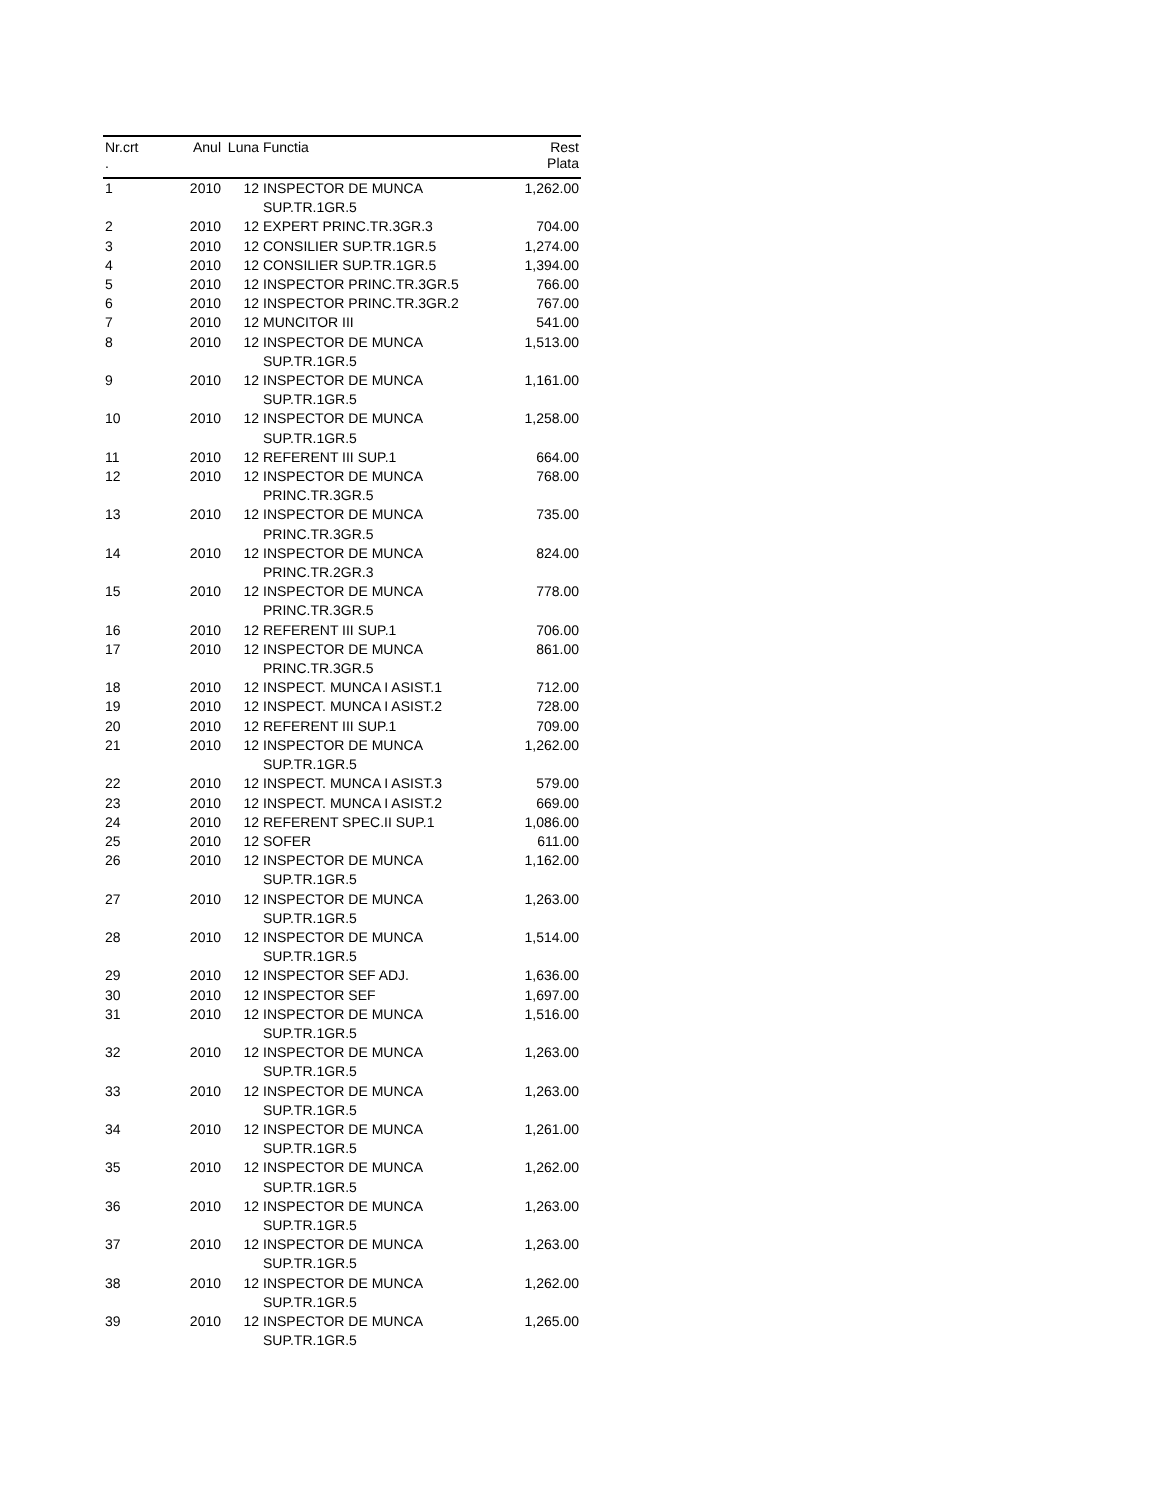| Nr.crt . | Anul | Luna | Functia | Rest Plata |
| --- | --- | --- | --- | --- |
| 1 | 2010 | 12 | INSPECTOR DE MUNCA SUP.TR.1GR.5 | 1,262.00 |
| 2 | 2010 | 12 | EXPERT PRINC.TR.3GR.3 | 704.00 |
| 3 | 2010 | 12 | CONSILIER SUP.TR.1GR.5 | 1,274.00 |
| 4 | 2010 | 12 | CONSILIER SUP.TR.1GR.5 | 1,394.00 |
| 5 | 2010 | 12 | INSPECTOR PRINC.TR.3GR.5 | 766.00 |
| 6 | 2010 | 12 | INSPECTOR PRINC.TR.3GR.2 | 767.00 |
| 7 | 2010 | 12 | MUNCITOR III | 541.00 |
| 8 | 2010 | 12 | INSPECTOR DE MUNCA SUP.TR.1GR.5 | 1,513.00 |
| 9 | 2010 | 12 | INSPECTOR DE MUNCA SUP.TR.1GR.5 | 1,161.00 |
| 10 | 2010 | 12 | INSPECTOR DE MUNCA SUP.TR.1GR.5 | 1,258.00 |
| 11 | 2010 | 12 | REFERENT III SUP.1 | 664.00 |
| 12 | 2010 | 12 | INSPECTOR DE MUNCA PRINC.TR.3GR.5 | 768.00 |
| 13 | 2010 | 12 | INSPECTOR DE MUNCA PRINC.TR.3GR.5 | 735.00 |
| 14 | 2010 | 12 | INSPECTOR DE MUNCA PRINC.TR.2GR.3 | 824.00 |
| 15 | 2010 | 12 | INSPECTOR DE MUNCA PRINC.TR.3GR.5 | 778.00 |
| 16 | 2010 | 12 | REFERENT III SUP.1 | 706.00 |
| 17 | 2010 | 12 | INSPECTOR DE MUNCA PRINC.TR.3GR.5 | 861.00 |
| 18 | 2010 | 12 | INSPECT. MUNCA I ASIST.1 | 712.00 |
| 19 | 2010 | 12 | INSPECT. MUNCA I ASIST.2 | 728.00 |
| 20 | 2010 | 12 | REFERENT III SUP.1 | 709.00 |
| 21 | 2010 | 12 | INSPECTOR DE MUNCA SUP.TR.1GR.5 | 1,262.00 |
| 22 | 2010 | 12 | INSPECT. MUNCA I ASIST.3 | 579.00 |
| 23 | 2010 | 12 | INSPECT. MUNCA I ASIST.2 | 669.00 |
| 24 | 2010 | 12 | REFERENT SPEC.II SUP.1 | 1,086.00 |
| 25 | 2010 | 12 | SOFER | 611.00 |
| 26 | 2010 | 12 | INSPECTOR DE MUNCA SUP.TR.1GR.5 | 1,162.00 |
| 27 | 2010 | 12 | INSPECTOR DE MUNCA SUP.TR.1GR.5 | 1,263.00 |
| 28 | 2010 | 12 | INSPECTOR DE MUNCA SUP.TR.1GR.5 | 1,514.00 |
| 29 | 2010 | 12 | INSPECTOR SEF ADJ. | 1,636.00 |
| 30 | 2010 | 12 | INSPECTOR SEF | 1,697.00 |
| 31 | 2010 | 12 | INSPECTOR DE MUNCA SUP.TR.1GR.5 | 1,516.00 |
| 32 | 2010 | 12 | INSPECTOR DE MUNCA SUP.TR.1GR.5 | 1,263.00 |
| 33 | 2010 | 12 | INSPECTOR DE MUNCA SUP.TR.1GR.5 | 1,263.00 |
| 34 | 2010 | 12 | INSPECTOR DE MUNCA SUP.TR.1GR.5 | 1,261.00 |
| 35 | 2010 | 12 | INSPECTOR DE MUNCA SUP.TR.1GR.5 | 1,262.00 |
| 36 | 2010 | 12 | INSPECTOR DE MUNCA SUP.TR.1GR.5 | 1,263.00 |
| 37 | 2010 | 12 | INSPECTOR DE MUNCA SUP.TR.1GR.5 | 1,263.00 |
| 38 | 2010 | 12 | INSPECTOR DE MUNCA SUP.TR.1GR.5 | 1,262.00 |
| 39 | 2010 | 12 | INSPECTOR DE MUNCA SUP.TR.1GR.5 | 1,265.00 |